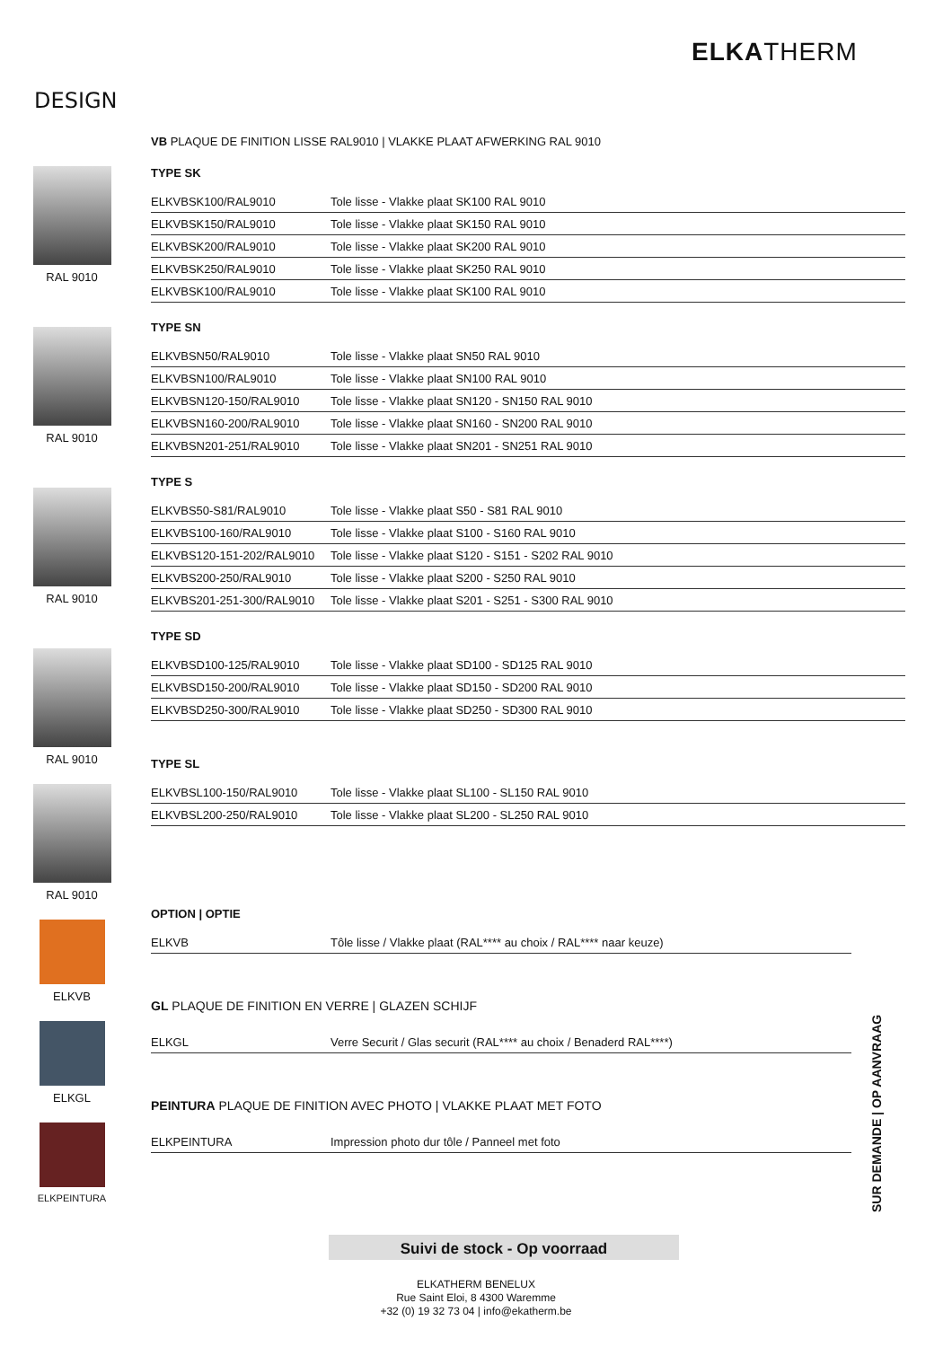ELKATHERM
DESIGN
RAL 9010
RAL 9010
RAL 9010
RAL 9010
RAL 9010
ELKVB
ELKGL
ELKPEINTURA
VB PLAQUE DE FINITION LISSE RAL9010 | VLAKKE PLAAT AFWERKING RAL 9010
TYPE SK
| ELKVBSK100/RAL9010 | Tole lisse - Vlakke plaat SK100 RAL 9010 |
| ELKVBSK150/RAL9010 | Tole lisse - Vlakke plaat SK150 RAL 9010 |
| ELKVBSK200/RAL9010 | Tole lisse - Vlakke plaat SK200 RAL 9010 |
| ELKVBSK250/RAL9010 | Tole lisse - Vlakke plaat SK250 RAL 9010 |
| ELKVBSK100/RAL9010 | Tole lisse - Vlakke plaat SK100 RAL 9010 |
TYPE SN
| ELKVBSN50/RAL9010 | Tole lisse - Vlakke plaat SN50 RAL 9010 |
| ELKVBSN100/RAL9010 | Tole lisse - Vlakke plaat SN100 RAL 9010 |
| ELKVBSN120-150/RAL9010 | Tole lisse - Vlakke plaat SN120 - SN150 RAL 9010 |
| ELKVBSN160-200/RAL9010 | Tole lisse - Vlakke plaat SN160 - SN200 RAL 9010 |
| ELKVBSN201-251/RAL9010 | Tole lisse - Vlakke plaat SN201 - SN251 RAL 9010 |
TYPE S
| ELKVBS50-S81/RAL9010 | Tole lisse - Vlakke plaat S50 - S81 RAL 9010 |
| ELKVBS100-160/RAL9010 | Tole lisse - Vlakke plaat S100 - S160 RAL 9010 |
| ELKVBS120-151-202/RAL9010 | Tole lisse - Vlakke plaat S120 - S151 - S202 RAL 9010 |
| ELKVBS200-250/RAL9010 | Tole lisse - Vlakke plaat S200 - S250 RAL 9010 |
| ELKVBS201-251-300/RAL9010 | Tole lisse - Vlakke plaat S201 - S251 - S300 RAL 9010 |
TYPE SD
| ELKVBSD100-125/RAL9010 | Tole lisse - Vlakke plaat SD100 - SD125 RAL 9010 |
| ELKVBSD150-200/RAL9010 | Tole lisse - Vlakke plaat SD150 - SD200 RAL 9010 |
| ELKVBSD250-300/RAL9010 | Tole lisse - Vlakke plaat SD250 - SD300 RAL 9010 |
TYPE SL
| ELKVBSL100-150/RAL9010 | Tole lisse - Vlakke plaat SL100 - SL150 RAL 9010 |
| ELKVBSL200-250/RAL9010 | Tole lisse - Vlakke plaat SL200 - SL250 RAL 9010 |
OPTION | OPTIE
| ELKVB | Tôle lisse / Vlakke plaat (RAL**** au choix / RAL**** naar keuze) |
GL PLAQUE DE FINITION EN VERRE | GLAZEN SCHIJF
| ELKGL | Verre Securit / Glas securit (RAL**** au choix / Benaderd RAL****) |
PEINTURA PLAQUE DE FINITION AVEC PHOTO | VLAKKE PLAAT MET FOTO
| ELKPEINTURA | Impression photo dur tôle / Panneel met foto |
SUR DEMANDE | OP AANVRAAG
Suivi de stock - Op voorraad
ELKATHERM BENELUX
Rue Saint Eloi, 8 4300 Waremme
+32 (0) 19 32 73 04 | info@ekatherm.be